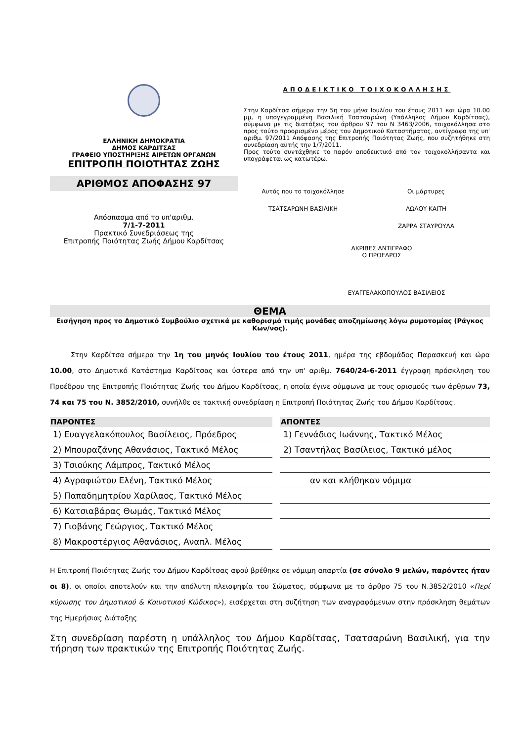ΕΛΛΗΝΙΚΗ ΔΗΜΟΚΡΑΤΙΑ
ΔΗΜΟΣ ΚΑΡΔΙΤΣΑΣ
ΓΡΑΦΕΙΟ ΥΠΟΣΤΗΡΙΞΗΣ ΑΙΡΕΤΩΝ ΟΡΓΑΝΩΝ
ΕΠΙΤΡΟΠΗ ΠΟΙΟΤΗΤΑΣ ΖΩΗΣ
ΑΡΙΘΜΟΣ ΑΠΟΦΑΣΗΣ 97
Απόσπασμα από το υπ'αριθμ.
7/1-7-2011
Πρακτικό Συνεδριάσεως της
Επιτροπής Ποιότητας Ζωής Δήμου Καρδίτσας
ΑΠΟΔΕΙΚΤΙΚΟ ΤΟΙΧΟΚΟΛΛΗΣΗΣ
Στην Καρδίτσα σήμερα την 5η του μήνα Ιουλίου του έτους 2011 και ώρα 10.00 μμ, η υπογεγραμμένη Βασιλική Τσατσαρώνη (Υπάλληλος Δήμου Καρδίτσας), σύμφωνα με τις διατάξεις του άρθρου 97 του Ν 3463/2006, τοιχοκόλλησα στο προς τούτο προορισμένο μέρος του Δημοτικού Καταστήματος, αντίγραφο της υπ' αριθμ. 97/2011 Απόφασης της Επιτροπής Ποιότητας Ζωής, που συζητήθηκε στη συνεδρίαση αυτής την 1/7/2011.
Προς τούτο συντάχθηκε το παρόν αποδεικτικό από τον τοιχοκολλήσαντα και υπογράφεται ως κατωτέρω.
Αυτός που το τοιχοκόλλησε
ΤΣΑΤΣΑΡΩΝΗ ΒΑΣΙΛΙΚΗ
Οι μάρτυρες
ΛΩΛΟΥ ΚΑΙΤΗ
ΖΑΡΡΑ ΣΤΑΥΡΟΥΛΑ
ΑΚΡΙΒΕΣ ΑΝΤΙΓΡΑΦΟ
Ο ΠΡΟΕΔΡΟΣ
ΕΥΑΓΓΕΛΑΚΟΠΟΥΛΟΣ ΒΑΣΙΛΕΙΟΣ
ΘΕΜΑ
Εισήγηση προς το Δημοτικό Συμβούλιο σχετικά με καθορισμό τιμής μονάδας αποζημίωσης λόγω ρυμοτομίας (Ράγκος Κων/νος).
   Στην Καρδίτσα σήμερα την 1η του μηνός Ιουλίου του έτους 2011, ημέρα της εβδομάδος Παρασκευή και ώρα 10.00, στο Δημοτικό Κατάστημα Καρδίτσας και ύστερα από την υπ' αριθμ. 7640/24-6-2011 έγγραφη πρόσκληση του Προέδρου της Επιτροπής Ποιότητας Ζωής του Δήμου Καρδίτσας, η οποία έγινε σύμφωνα με τους ορισμούς των άρθρων 73, 74 και 75 του Ν. 3852/2010, συνήλθε σε τακτική συνεδρίαση η Επιτροπή Ποιότητας Ζωής του Δήμου Καρδίτσας.
| ΠΑΡΟΝΤΕΣ |
| --- |
| 1) Ευαγγελακόπουλος Βασίλειος, Πρόεδρος |
| 2) Μπουραζάνης Αθανάσιος, Τακτικό Μέλος |
| 3) Τσιούκης Λάμπρος, Τακτικό Μέλος |
| 4) Αγραφιώτου Ελένη, Τακτικό Μέλος |
| 5) Παπαδημητρίου Χαρίλαος, Τακτικό Μέλος |
| 6) Κατσιαβάρας Θωμάς, Τακτικό Μέλος |
| 7) Γιοβάνης Γεώργιος, Τακτικό Μέλος |
| 8) Μακροστέργιος Αθανάσιος, Αναπλ. Μέλος |
| ΑΠΟΝΤΕΣ |
| --- |
| 1) Γεννάδιος Ιωάννης, Τακτικό Μέλος |
| 2) Τσαντήλας Βασίλειος, Τακτικό μέλος |
| αν και κλήθηκαν νόμιμα |
Η Επιτροπή Ποιότητας Ζωής του Δήμου Καρδίτσας αφού βρέθηκε σε νόμιμη απαρτία (σε σύνολο 9 μελών, παρόντες ήταν οι 8), οι οποίοι αποτελούν και την απόλυτη πλειοψηφία του Σώματος, σύμφωνα με το άρθρο 75 του Ν.3852/2010 «Περί κύρωσης του Δημοτικού & Κοινοτικού Κώδικος»), εισέρχεται στη συζήτηση των αναγραφόμενων στην πρόσκληση θεμάτων της Ημερήσιας Διάταξης
Στη συνεδρίαση παρέστη η υπάλληλος του Δήμου Καρδίτσας, Τσατσαρώνη Βασιλική, για την τήρηση των πρακτικών της Επιτροπής Ποιότητας Ζωής.